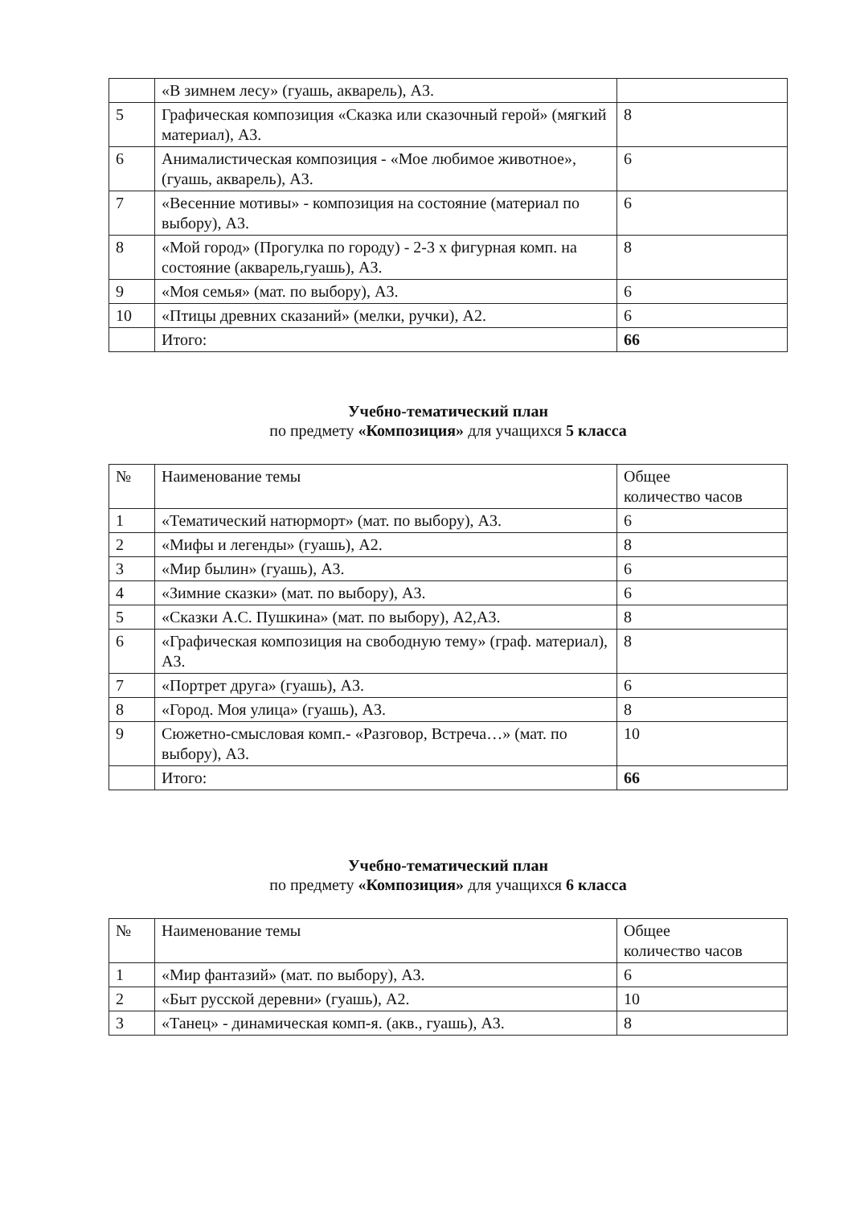| | «В зимнем лесу» (гуашь, акварель), А3. | |
| 5 | Графическая композиция «Сказка или сказочный герой» (мягкий материал), А3. | 8 |
| 6 | Анималистическая композиция - «Мое любимое животное», (гуашь, акварель), А3. | 6 |
| 7 | «Весенние мотивы» - композиция на состояние (материал по выбору), А3. | 6 |
| 8 | «Мой город» (Прогулка по городу) - 2-3 х фигурная комп. на состояние (акварель,гуашь), А3. | 8 |
| 9 | «Моя семья» (мат. по выбору), А3. | 6 |
| 10 | «Птицы древних сказаний» (мелки, ручки), А2. | 6 |
| | Итого: | 66 |
Учебно-тематический план
по предмету «Композиция» для учащихся 5 класса
| № | Наименование темы | Общее количество часов |
| 1 | «Тематический натюрморт» (мат. по выбору), А3. | 6 |
| 2 | «Мифы и легенды» (гуашь), А2. | 8 |
| 3 | «Мир былин» (гуашь), А3. | 6 |
| 4 | «Зимние сказки» (мат. по выбору), А3. | 6 |
| 5 | «Сказки А.С. Пушкина» (мат. по выбору), А2,А3. | 8 |
| 6 | «Графическая композиция на свободную тему» (граф. материал), А3. | 8 |
| 7 | «Портрет друга» (гуашь), А3. | 6 |
| 8 | «Город. Моя улица» (гуашь), А3. | 8 |
| 9 | Сюжетно-смысловая комп.- «Разговор, Встреча…» (мат. по выбору), А3. | 10 |
| | Итого: | 66 |
Учебно-тематический план
по предмету «Композиция» для учащихся 6 класса
| № | Наименование темы | Общее количество часов |
| 1 | «Мир фантазий» (мат. по выбору), А3. | 6 |
| 2 | «Быт русской деревни» (гуашь), А2. | 10 |
| 3 | «Танец» - динамическая комп-я. (акв., гуашь), А3. | 8 |